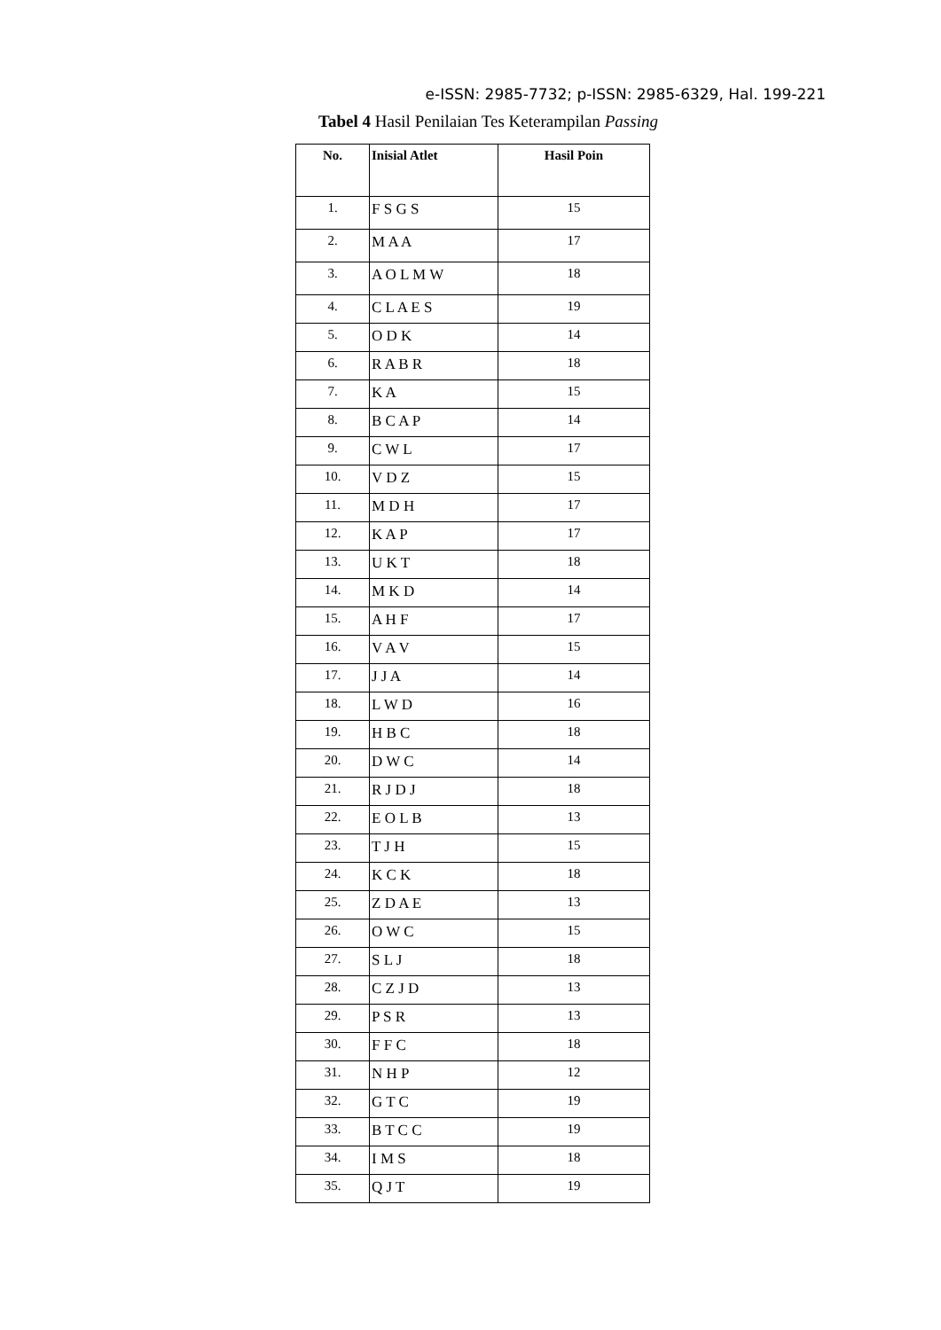e-ISSN: 2985-7732; p-ISSN: 2985-6329, Hal. 199-221
Tabel 4 Hasil Penilaian Tes Keterampilan Passing
| No. | Inisial Atlet | Hasil Poin |
| --- | --- | --- |
| 1. | F S G S | 15 |
| 2. | M A A | 17 |
| 3. | A O L M W | 18 |
| 4. | C L A E S | 19 |
| 5. | O D K | 14 |
| 6. | R A B R | 18 |
| 7. | K A | 15 |
| 8. | B C A P | 14 |
| 9. | C W L | 17 |
| 10. | V D Z | 15 |
| 11. | M D H | 17 |
| 12. | K A P | 17 |
| 13. | U K T | 18 |
| 14. | M K D | 14 |
| 15. | A H F | 17 |
| 16. | V A V | 15 |
| 17. | J J A | 14 |
| 18. | L W D | 16 |
| 19. | H B C | 18 |
| 20. | D W C | 14 |
| 21. | R J D J | 18 |
| 22. | E O L B | 13 |
| 23. | T J H | 15 |
| 24. | K C K | 18 |
| 25. | Z D A E | 13 |
| 26. | O W C | 15 |
| 27. | S L J | 18 |
| 28. | C Z J D | 13 |
| 29. | P S R | 13 |
| 30. | F F C | 18 |
| 31. | N H P | 12 |
| 32. | G T C | 19 |
| 33. | B T C C | 19 |
| 34. | I M S | 18 |
| 35. | Q J T | 19 |